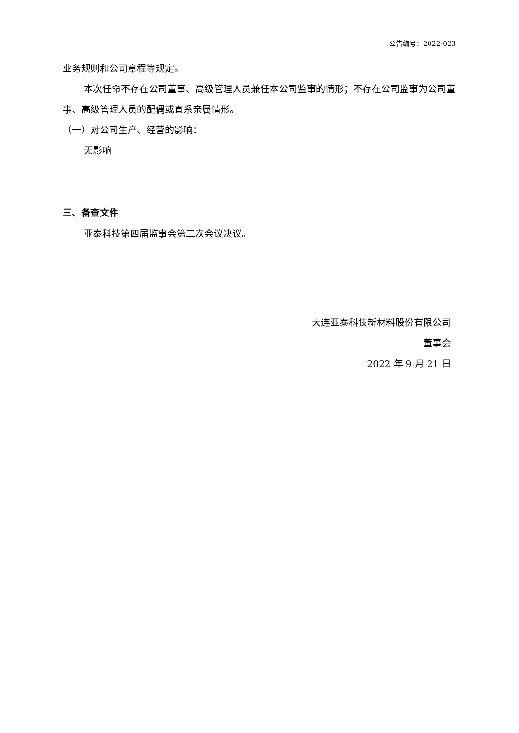公告编号：2022-023
业务规则和公司章程等规定。
本次任命不存在公司董事、高级管理人员兼任本公司监事的情形；不存在公司监事为公司董事、高级管理人员的配偶或直系亲属情形。
（一）对公司生产、经营的影响：
无影响
三、备查文件
亚泰科技第四届监事会第二次会议决议。
大连亚泰科技新材料股份有限公司
董事会
2022 年 9 月 21 日